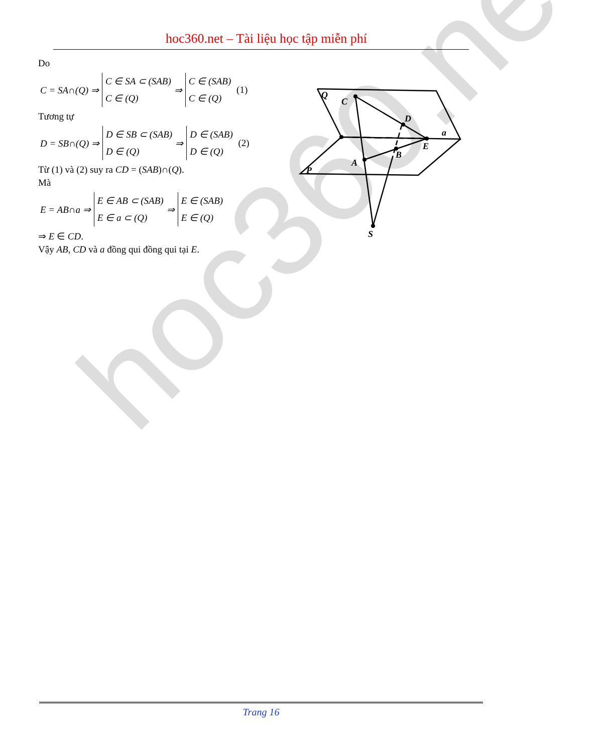hoc360.net – Tài liệu học tập miễn phí
Do
C = SA∩(Q) ⇒
C ∈ SA ⊂ (SAB)
C ∈ (Q)
⇒
C ∈ (SAB)
C ∈ (Q)
(1)
Tương tự
D = SB∩(Q) ⇒
D ∈ SB ⊂ (SAB)
D ∈ (Q)
⇒
D ∈ (SAB)
D ∈ (Q)
(2)
Từ (1) và (2) suy ra CD = (SAB)∩(Q).
Mà
E = AB∩a ⇒
E ∈ AB ⊂ (SAB)
E ∈ a ⊂ (Q)
⇒
E ∈ (SAB)
E ∈ (Q)
⇒ E ∈ CD.
Vậy AB, CD và a đồng qui đồng qui tại E.
Q
C
D
a
E
B
A
P
S
hoc360.net
Trang 16